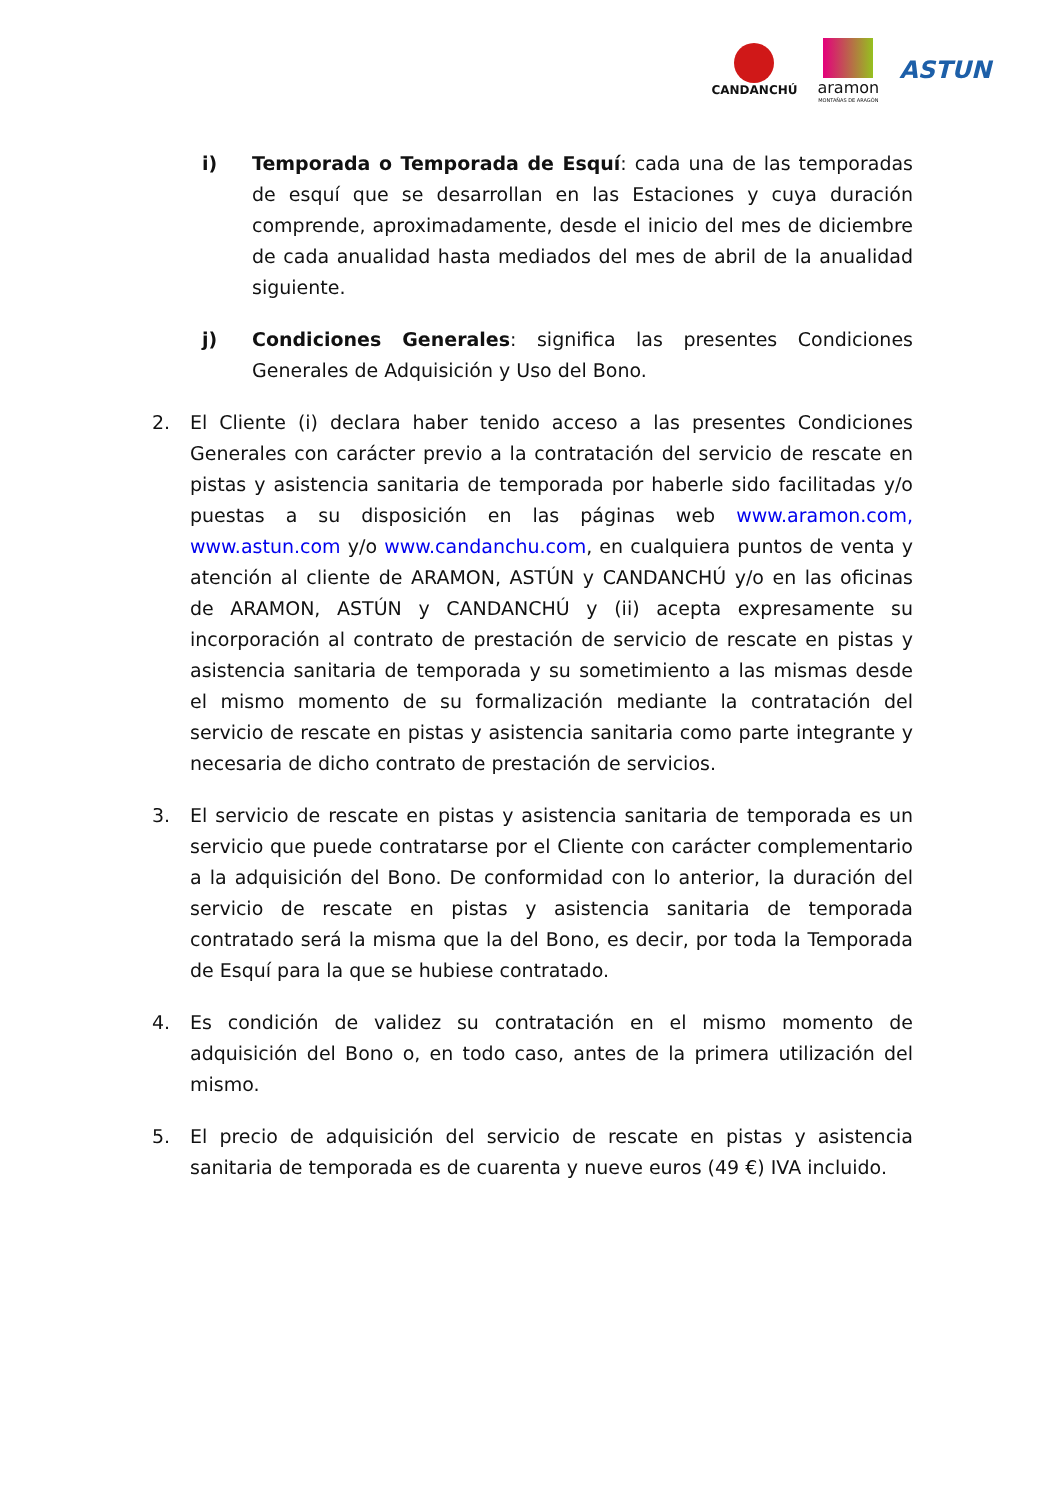CANDANCHÚ
aramon
MONTAÑAS DE ARAGÓN
ASTUN
i) Temporada o Temporada de Esquí: cada una de las temporadas de esquí que se desarrollan en las Estaciones y cuya duración comprende, aproximadamente, desde el inicio del mes de diciembre de cada anualidad hasta mediados del mes de abril de la anualidad siguiente.
j) Condiciones Generales: significa las presentes Condiciones Generales de Adquisición y Uso del Bono.
2. El Cliente (i) declara haber tenido acceso a las presentes Condiciones Generales con carácter previo a la contratación del servicio de rescate en pistas y asistencia sanitaria de temporada por haberle sido facilitadas y/o puestas a su disposición en las páginas web www.aramon.com, www.astun.com y/o www.candanchu.com, en cualquiera puntos de venta y atención al cliente de ARAMON, ASTÚN y CANDANCHÚ y/o en las oficinas de ARAMON, ASTÚN y CANDANCHÚ y (ii) acepta expresamente su incorporación al contrato de prestación de servicio de rescate en pistas y asistencia sanitaria de temporada y su sometimiento a las mismas desde el mismo momento de su formalización mediante la contratación del servicio de rescate en pistas y asistencia sanitaria como parte integrante y necesaria de dicho contrato de prestación de servicios.
3. El servicio de rescate en pistas y asistencia sanitaria de temporada es un servicio que puede contratarse por el Cliente con carácter complementario a la adquisición del Bono. De conformidad con lo anterior, la duración del servicio de rescate en pistas y asistencia sanitaria de temporada contratado será la misma que la del Bono, es decir, por toda la Temporada de Esquí para la que se hubiese contratado.
4. Es condición de validez su contratación en el mismo momento de adquisición del Bono o, en todo caso, antes de la primera utilización del mismo.
5. El precio de adquisición del servicio de rescate en pistas y asistencia sanitaria de temporada es de cuarenta y nueve euros (49 €) IVA incluido.